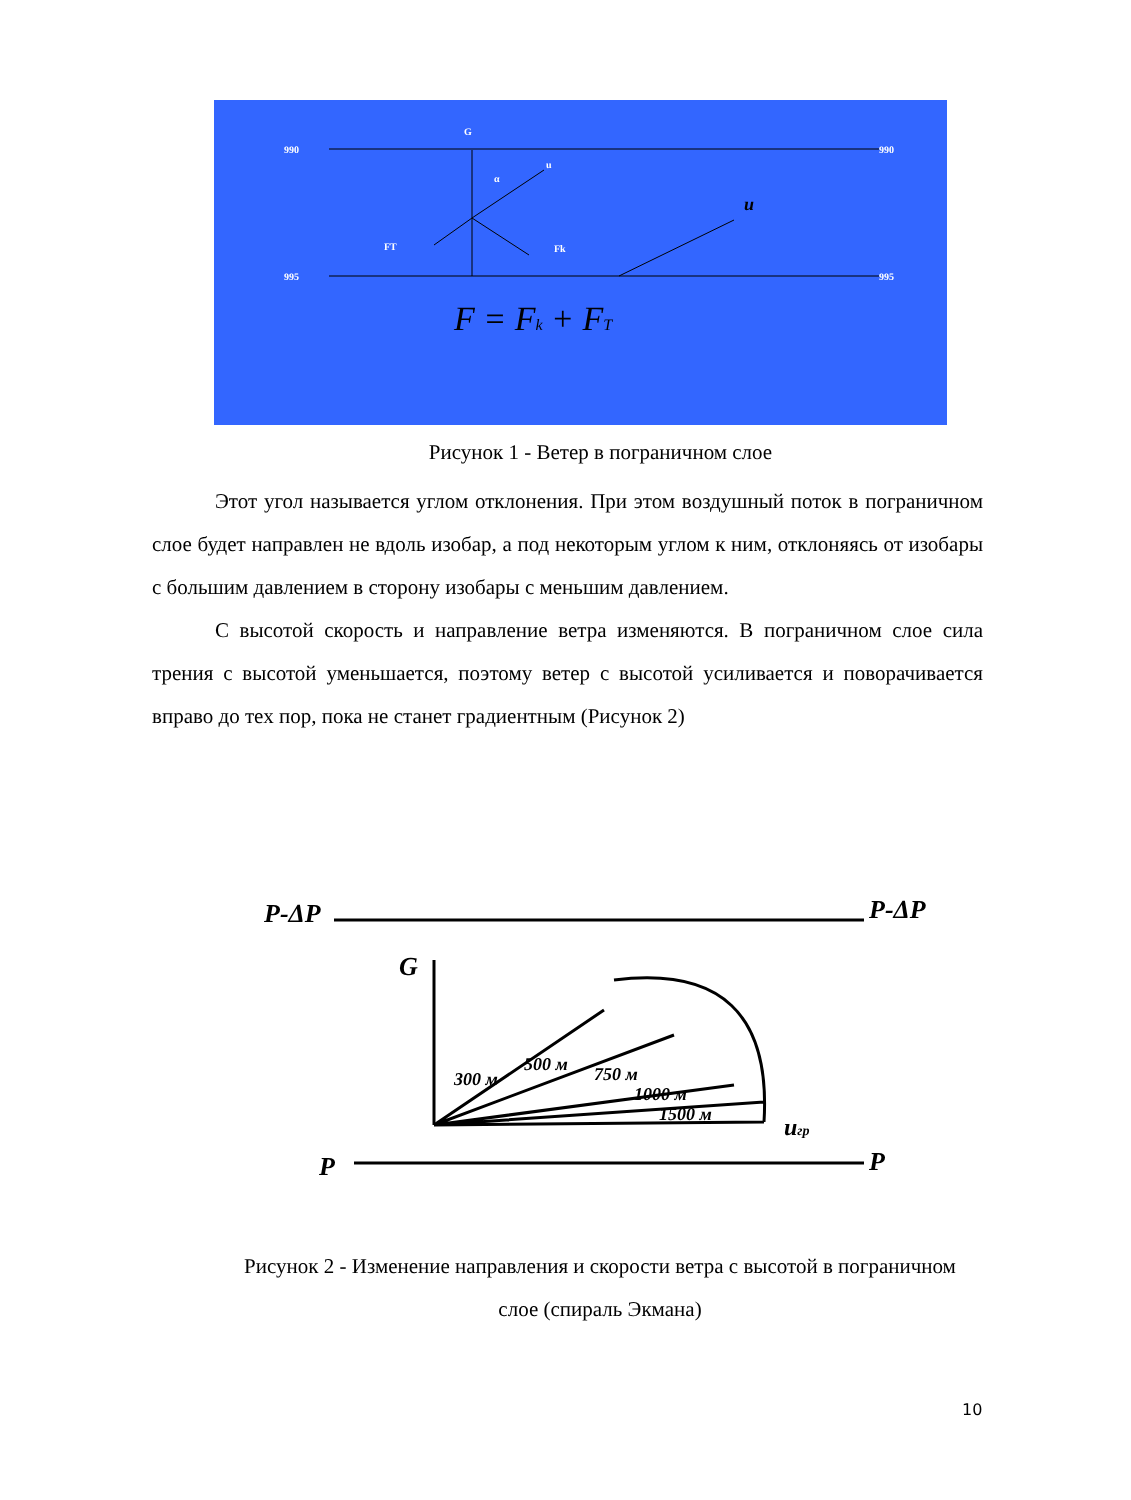990
990
995
995
G
FT
Fk
α
u
u
F = Fk + FT
Рисунок 1 - Ветер в пограничном слое
Этот угол называется углом отклонения. При этом воздушный поток в пограничном слое будет направлен не вдоль изобар, а под некоторым углом к ним, отклоняясь от изобары с большим давлением в сторону изобары с меньшим давлением.
С высотой скорость и направление ветра изменяются. В пограничном слое сила трения с высотой уменьшается, поэтому ветер с высотой усиливается и поворачивается вправо до тех пор, пока не станет градиентным (Рисунок 2)
P-ΔP
P-ΔP
P
P
G
uгр
300 м
500 м
750 м
1000 м
1500 м
Рисунок 2 - Изменение направления и скорости ветра с высотой в пограничном слое (спираль Экмана)
10